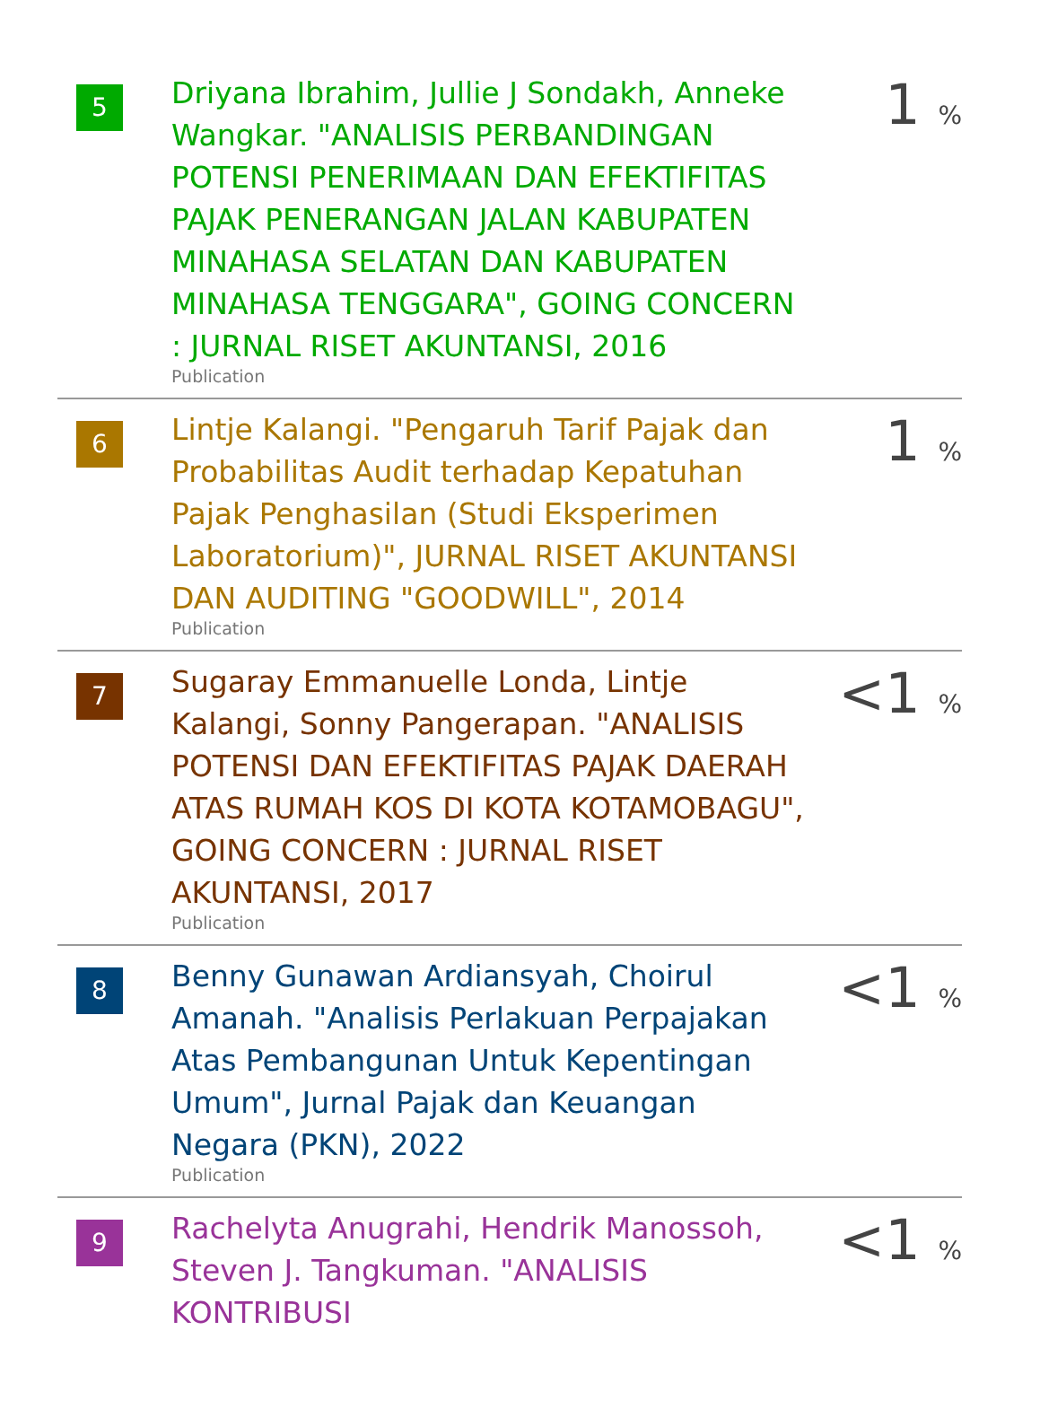| 5 | Driyana Ibrahim, Jullie J Sondakh, Anneke Wangkar. "ANALISIS PERBANDINGAN POTENSI PENERIMAAN DAN EFEKTIFITAS PAJAK PENERANGAN JALAN KABUPATEN MINAHASA SELATAN DAN KABUPATEN MINAHASA TENGGARA", GOING CONCERN : JURNAL RISET AKUNTANSI, 2016 Publication | 1 % |
| 6 | Lintje Kalangi. "Pengaruh Tarif Pajak dan Probabilitas Audit terhadap Kepatuhan Pajak Penghasilan (Studi Eksperimen Laboratorium)", JURNAL RISET AKUNTANSI DAN AUDITING "GOODWILL", 2014 Publication | 1 % |
| 7 | Sugaray Emmanuelle Londa, Lintje Kalangi, Sonny Pangerapan. "ANALISIS POTENSI DAN EFEKTIFITAS PAJAK DAERAH ATAS RUMAH KOS DI KOTA KOTAMOBAGU", GOING CONCERN : JURNAL RISET AKUNTANSI, 2017 Publication | <1 % |
| 8 | Benny Gunawan Ardiansyah, Choirul Amanah. "Analisis Perlakuan Perpajakan Atas Pembangunan Untuk Kepentingan Umum", Jurnal Pajak dan Keuangan Negara (PKN), 2022 Publication | <1 % |
| 9 | Rachelyta Anugrahi, Hendrik Manossoh, Steven J. Tangkuman. "ANALISIS KONTRIBUSI | <1 % |